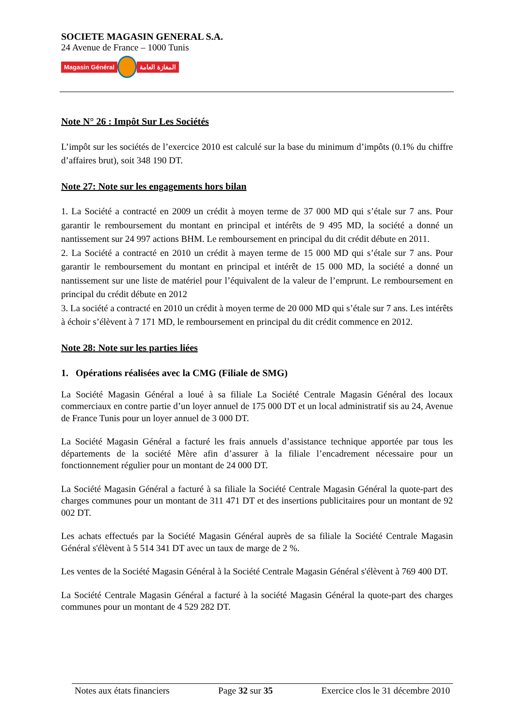SOCIETE MAGASIN GENERAL S.A.
24 Avenue de France – 1000 Tunis
Magasin Général المغازة العامة
Note N° 26 : Impôt Sur Les Sociétés
L’impôt sur les sociétés de l’exercice 2010 est calculé sur la base du minimum d’impôts (0.1% du chiffre d’affaires brut), soit 348 190 DT.
Note 27: Note sur les engagements hors bilan
1. La Société a contracté en 2009 un crédit à moyen terme de 37 000 MD qui s’étale sur 7 ans. Pour garantir le remboursement du montant en principal et intérêts de 9 495 MD, la société a donné un nantissement sur 24 997 actions BHM. Le remboursement en principal du dit crédit débute en 2011.
2. La Société a contracté en 2010 un crédit à mayen terme de 15 000 MD qui s’étale sur 7 ans. Pour garantir le remboursement du montant en principal et intérêt de 15 000 MD, la société a donné un nantissement sur une liste de matériel pour l’équivalent de la valeur de l’emprunt. Le remboursement en principal du crédit débute en 2012
3. La société a contracté en 2010 un crédit à moyen terme de 20 000 MD qui s’étale sur 7 ans. Les intérêts à échoir s’élèvent à 7 171 MD, le remboursement en principal du dit crédit commence en 2012.
Note 28: Note sur les parties liées
1. Opérations réalisées avec la CMG (Filiale de SMG)
La Société Magasin Général a loué à sa filiale La Société Centrale Magasin Général des locaux commerciaux en contre partie d’un loyer annuel de 175 000 DT et un local administratif sis au 24, Avenue de France Tunis pour un loyer annuel de 3 000 DT.
La Société Magasin Général a facturé les frais annuels d’assistance technique apportée par tous les départements de la société Mère afin d’assurer à la filiale l’encadrement nécessaire pour un fonctionnement régulier pour un montant de 24 000 DT.
La Société Magasin Général a facturé à sa filiale la Société Centrale Magasin Général la quote-part des charges communes pour un montant de 311 471 DT et des insertions publicitaires pour un montant de 92 002 DT.
Les achats effectués par la Société Magasin Général auprès de sa filiale la Société Centrale Magasin Général s'élèvent à 5 514 341 DT avec un taux de marge de 2 %.
Les ventes de la Société Magasin Général à la Société Centrale Magasin Général s'élèvent à 769 400 DT.
La Société Centrale Magasin Général a facturé à la société Magasin Général la quote-part des charges communes pour un montant de 4 529 282 DT.
Notes aux états financiers Page 32 sur 35 Exercice clos le 31 décembre 2010